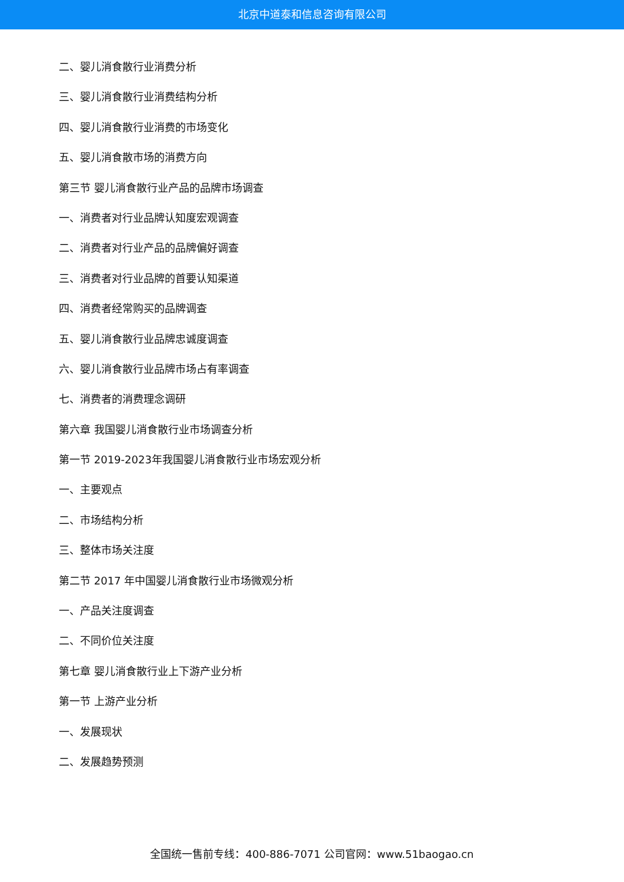北京中道泰和信息咨询有限公司
二、婴儿消食散行业消费分析
三、婴儿消食散行业消费结构分析
四、婴儿消食散行业消费的市场变化
五、婴儿消食散市场的消费方向
第三节 婴儿消食散行业产品的品牌市场调查
一、消费者对行业品牌认知度宏观调查
二、消费者对行业产品的品牌偏好调查
三、消费者对行业品牌的首要认知渠道
四、消费者经常购买的品牌调查
五、婴儿消食散行业品牌忠诚度调查
六、婴儿消食散行业品牌市场占有率调查
七、消费者的消费理念调研
第六章 我国婴儿消食散行业市场调查分析
第一节 2019-2023年我国婴儿消食散行业市场宏观分析
一、主要观点
二、市场结构分析
三、整体市场关注度
第二节 2017 年中国婴儿消食散行业市场微观分析
一、产品关注度调查
二、不同价位关注度
第七章 婴儿消食散行业上下游产业分析
第一节 上游产业分析
一、发展现状
二、发展趋势预测
全国统一售前专线：400-886-7071 公司官网：www.51baogao.cn